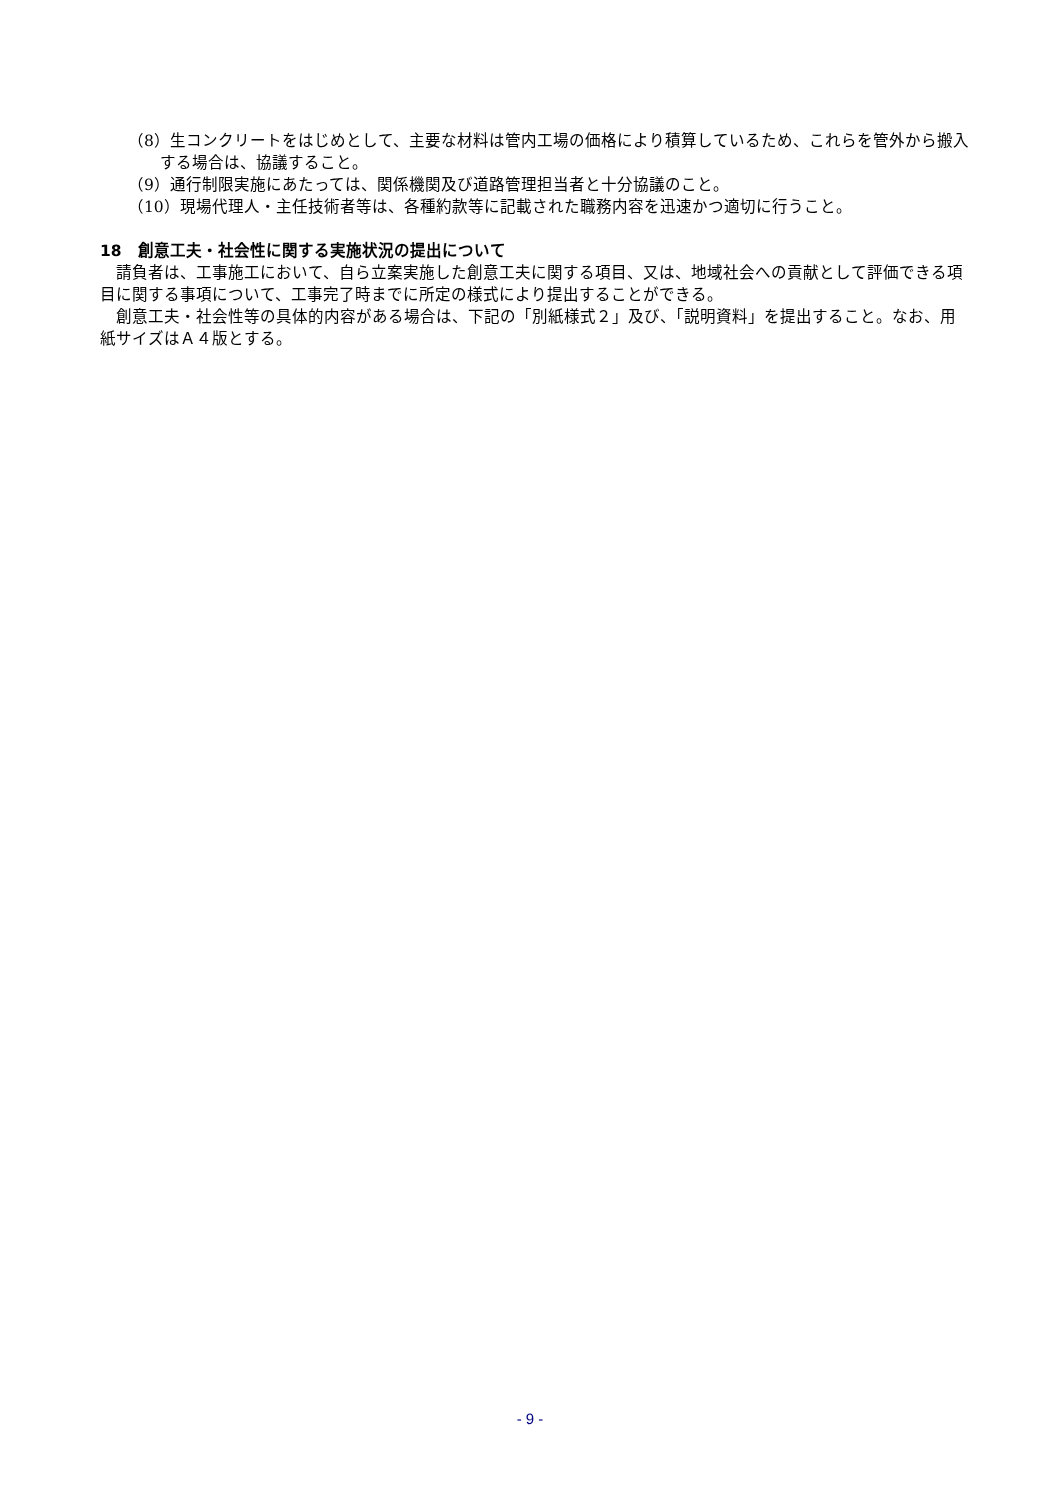（8）生コンクリートをはじめとして、主要な材料は管内工場の価格により積算しているため、これらを管外から搬入する場合は、協議すること。
（9）通行制限実施にあたっては、関係機関及び道路管理担当者と十分協議のこと。
（10）現場代理人・主任技術者等は、各種約款等に記載された職務内容を迅速かつ適切に行うこと。
18　創意工夫・社会性に関する実施状況の提出について
請負者は、工事施工において、自ら立案実施した創意工夫に関する項目、又は、地域社会への貢献として評価できる項目に関する事項について、工事完了時までに所定の様式により提出することができる。
創意工夫・社会性等の具体的内容がある場合は、下記の「別紙様式２」及び、「説明資料」を提出すること。なお、用紙サイズはＡ４版とする。
- 9 -